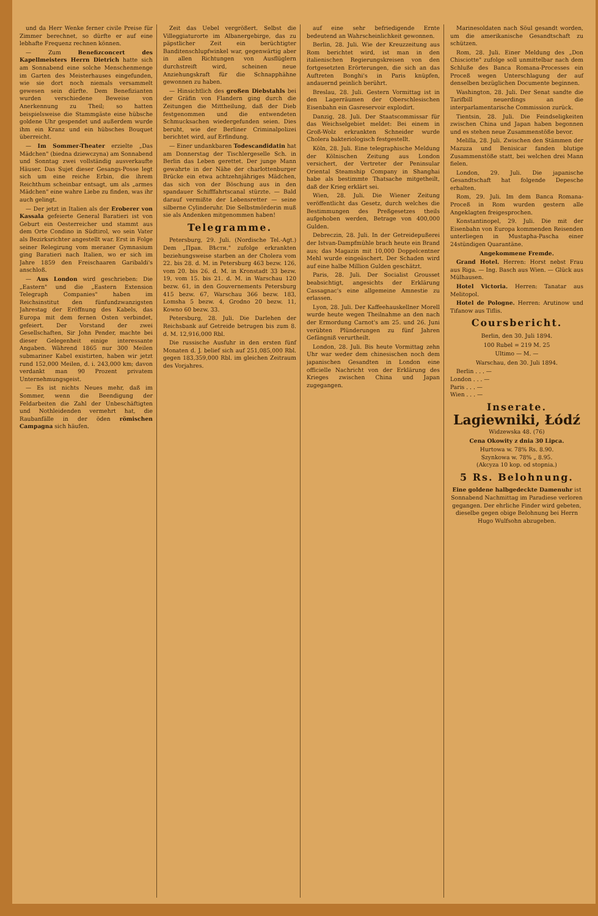und da Herr Wenke ferner civile Preise für Zimmer berechnet, so dürfte er auf eine lebhafte Frequenz rechnen können.
— Zum Benefizconcert des Kapellmeisters Herrn Dietrich hatte sich am Sonnabend eine solche Menschenmenge im Garten des Meisterhauses eingefunden, wie sie dort noch niemals versammelt gewesen sein dürfte. Dem Benefizianten wurden verschiedene Beweise von Anerkennung zu Theil; so hatten beispielsweise die Stammgäste eine hübsche goldene Uhr gespendet und außerdem wurde ihm ein Kranz und ein hübsches Bouquet überreicht.
— Im Sommer-Theater erzielte „Das Mädchen" (biedna dziewczyna) am Sonnabend und Sonntag zwei vollständig ausverkaufte Häuser. Das Sujet dieser Gesangs-Posse legt sich um eine reiche Erbin, die ihrem Reichthum scheinbar entsagt, um als „armes Mädchen" eine wahre Liebe zu finden, was ihr auch gelingt.
— Der jetzt in Italien als der Eroberer von Kassala gefeierte General Baratieri ist von Geburt ein Oesterreicher und stammt aus dem Orte Condino in Südtirol, wo sein Vater als Bezirksrichter angestellt war. Erst in Folge seiner Relegirung vom meraner Gymnasium ging Baratieri nach Italien, wo er sich im Jahre 1859 den Freischaaren Garibaldi's anschloß.
— Aus London wird geschrieben: Die „Eastern" und die „Eastern Extension Telegraph Companies" haben im Reichsinstitut den fünfundzwanzigsten Jahrestag der Eröffnung des Kabels, das Europa mit dem fernen Osten verbindet, gefeiert. Der Vorstand der zwei Gesellschaften, Sir John Pender, machte bei dieser Gelegenheit einige interessante Angaben. Während 1865 nur 300 Meilen submariner Kabel existirten, haben wir jetzt rund 152,000 Meilen, d. i. 243,000 km; davon verdankt man 90 Prozent privatem Unternehmungsgeist.
— Es ist nichts Neues mehr, daß im Sommer, wenn die Beendigung der Feldarbeiten die Zahl der Unbeschäftigten und Nothleidenden vermehrt hat, die Raubanfälle in der öden römischen Campagna sich häufen.
Zeit das Uebel vergrößert. Selbst die Villeggiaturorte im Albanergebirge, das zu päpstlicher Zeit ein berüchtigter Banditenschlupfwinkel war, gegenwärtig aber in allen Richtungen von Ausflüglern durchstreift wird, scheinen neue Anziehungskraft für die Schnapphähne gewonnen zu haben.
— Hinsichtlich des großen Diebstahls bei der Gräfin von Flandern ging durch die Zeitungen die Mittheilung, daß der Dieb festgenommen und die entwendeten Schmucksachen wiedergefunden seien. Dies beruht, wie der Berliner Criminalpolizei berichtet wird, auf Erfindung.
— Einer undankbaren Todescandidatin hat am Donnerstag der Tischlergeselle Sch. in Berlin das Leben gerettet. Der junge Mann gewahrte in der Nähe der charlottenburger Brücke ein etwa achtzehnjähriges Mädchen, das sich von der Böschung aus in den spandauer Schifffahrtscanal stürzte. — Bald darauf vermißte der Lebensretter — seine silberne Cylinderuhr. Die Selbstmörderin muß sie als Andenken mitgenommen haben!
Telegramme.
Petersburg, 29. Juli. (Nordische Tel.-Agt.) Dem „Прав. Вѣстн." zufolge erkrankten beziehungsweise starben an der Cholera vom 22. bis 28. d. M. in Petersburg 463 bezw. 126, vom 20. bis 26. d. M. in Kronstadt 33 bezw. 19, vom 15. bis 21. d. M. in Warschau 120 bezw. 61, in den Gouvernements Petersburg 415 bezw. 67, Warschau 366 bezw. 183, Lomsha 5 bezw. 4, Grodno 20 bezw. 11, Kowno 60 bezw. 33.
Petersburg, 28. Juli. Die Darlehen der Reichsbank auf Getreide betrugen bis zum 8. d. M. 12,916,000 Rbl.
Die russische Ausfuhr in den ersten fünf Monaten d. J. belief sich auf 251,085,000 Rbl. gegen 183,359,000 Rbl. im gleichen Zeitraum des Vorjahres.
auf eine sehr befriedigende Ernte bedeutend an Wahrscheinlichkeit gewonnen.
Berlin, 28. Juli. Wie der Kreuzzeitung aus Rom berichtet wird, ist man in den italienischen Regierungskreisen von den fortgesetzten Erörterungen, die sich an das Auftreten Bonghi's in Paris knüpfen, andauernd peinlich berührt.
Breslau, 28. Juli. Gestern Vormittag ist in den Lagerräumen der Oberschlesischen Eisenbahn ein Gasreservoir explodirt.
Danzig, 28. Juli. Der Staatscommissar für das Weichselgebiet meldet: Bei einem in Groß-Wolz erkrankten Schneider wurde Cholera bakteriologisch festgestellt.
Köln, 28. Juli. Eine telegraphische Meldung der Kölnischen Zeitung aus London versichert, der Vertreter der Peninsular Oriental Steamship Company in Shanghai habe als bestimmte Thatsache mitgetheilt, daß der Krieg erklärt sei.
Wien, 28. Juli. Die Wiener Zeitung veröffentlicht das Gesetz, durch welches die Bestimmungen des Preßgesetzes theils aufgehoben werden, Betrage von 400,000 Gulden.
Debreczin, 28. Juli. In der Getreidepußerei der Istvan-Dampfmühle brach heute ein Brand aus; das Magazin mit 10,000 Doppelcentner Mehl wurde eingeäschert. Der Schaden wird auf eine halbe Million Gulden geschätzt.
Paris, 28. Juli. Der Socialist Grousset beabsichtigt, angesichts der Erklärung Cassagnac's eine allgemeine Amnestie zu erlassen.
Lyon, 28. Juli. Der Kaffeehauskellner Morell wurde heute wegen Theilnahme an den nach der Ermordung Carnot's am 25. und 26. Juni verübten Plünderungen zu fünf Jahren Gefängniß verurtheilt.
London, 28. Juli. Bis heute Vormittag zehn Uhr war weder dem chinesischen noch dem japanischen Gesandten in London eine officielle Nachricht von der Erklärung des Krieges zwischen China und Japan zugegangen.
Marinesoldaten nach Söul gesandt worden, um die amerikanische Gesandtschaft zu schützen.
Rom, 28. Juli. Einer Meldung des „Don Chisciotte" zufolge soll unmittelbar nach dem Schluße des Banca Romana-Processes ein Proceß wegen Unterschlagung der auf denselben bezüglichen Documente beginnen.
Washington, 28. Juli. Der Senat sandte die Tarifbill neuerdings an die interparlamentarische Commission zurück.
Tientsin, 28. Juli. Die Feindseligkeiten zwischen China und Japan haben begonnen und es stehen neue Zusammenstöße bevor.
Melilla, 28. Juli. Zwischen den Stämmen der Mazuza und Benisicar fanden blutige Zusammenstöße statt, bei welchen drei Mann fielen.
London, 29. Juli. Die japanische Gesandtschaft hat folgende Depesche erhalten.
Rom, 29. Juli. Im dem Banca Romana-Proceß in Rom wurden gestern alle Angeklagten freigesprochen.
Konstantinopel, 29. Juli. Die mit der Eisenbahn von Europa kommenden Reisenden unterliegen in Mustapha-Pascha einer 24stündigen Quarantäne.
Angekommene Fremde.
Grand Hotel. Herren: Horst nebst Frau aus Riga. — Ing. Basch aus Wien. — Glück aus Mülhausen.
Hotel Victoria. Herren: Tanatar aus Melitopol.
Hotel de Pologne. Herren: Arutinow und Tifanow aus Tiflis.
Coursbericht.
Berlin, den 30. Juli 1894.
100 Rubel = 219 M. 25
Ultimo — M. —
Warschau, den 30. Juli 1894.
Berlin . . . —
London . . . —
Paris . . . —
Wien . . . —
Inserate.
Lagiewniki, Łódź
Widzewska 48. (76)
Cena Okowity z dnia 30 Lipca.
Hurtowa w. 78% Rs. 8.90.
Szynkowa w. 78% „ 8.95.
(Akcyza 10 kop. od stopnia.)
5 Rs. Belohnung.
Eine goldene halbgedeckte Damenuhr ist Sonnabend Nachmittag im Paradiese verloren gegangen. Der ehrliche Finder wird gebeten, dieselbe gegen obige Belohnung bei Herrn Hugo Wulfsohn abzugeben.